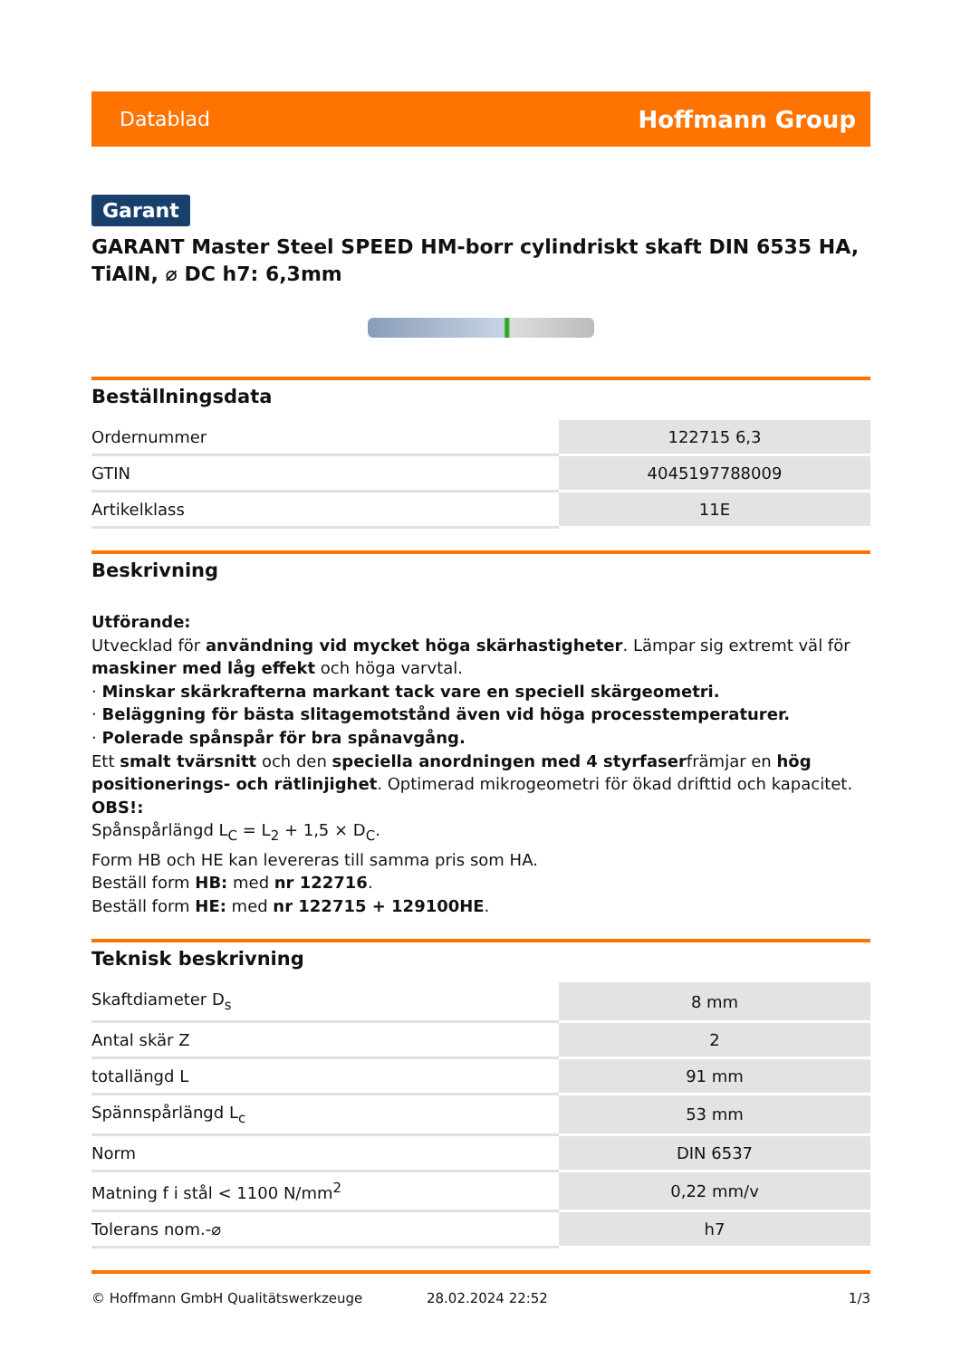Datablad Hoffmann Group
Garant
GARANT Master Steel SPEED HM-borr cylindriskt skaft DIN 6535 HA, TiAlN, ⌀ DC h7: 6,3mm
Beställningsdata
| Ordernummer | 122715 6,3 |
| GTIN | 4045197788009 |
| Artikelklass | 11E |
Beskrivning
Utförande:
Utvecklad för användning vid mycket höga skärhastigheter. Lämpar sig extremt väl för maskiner med låg effekt och höga varvtal.
· Minskar skärkrafterna markant tack vare en speciell skärgeometri.
· Beläggning för bästa slitagemotstånd även vid höga processtemperaturer.
· Polerade spånspår för bra spånavgång.
Ett smalt tvärsnitt och den speciella anordningen med 4 styrfaserfrämjar en hög positionerings- och rätlinjighet. Optimerad mikrogeometri för ökad drifttid och kapacitet.
OBS!:
Spånspårlängd L<sub>C</sub> = L<sub>2</sub> + 1,5 × D<sub>C</sub>.
Form HB och HE kan levereras till samma pris som HA.
Beställ form HB: med nr 122716.
Beställ form HE: med nr 122715 + 129100HE.
Teknisk beskrivning
| Skaftdiameter D<sub>s</sub> | 8 mm |
| Antal skär Z | 2 |
| totallängd L | 91 mm |
| Spännspårlängd L<sub>c</sub> | 53 mm |
| Norm | DIN 6537 |
| Matning f i stål < 1100 N/mm<sup>2</sup> | 0,22 mm/v |
| Tolerans nom.-⌀ | h7 |
© Hoffmann GmbH Qualitätswerkzeuge 28.02.2024 22:52 1/3